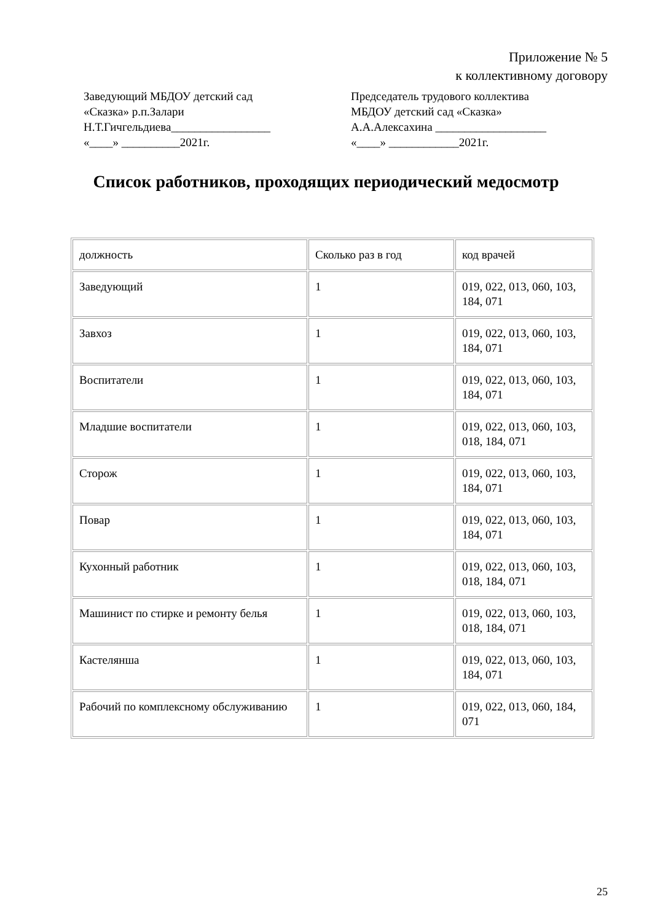Приложение № 5
к коллективному договору
Заведующий МБДОУ детский сад
«Сказка» р.п.Залари
Н.Т.Гичгельдиева_________________
«____» __________2021г.
Председатель трудового коллектива
МБДОУ детский сад «Сказка»
А.А.Алексахина ___________________
«____» ____________2021г.
Список работников, проходящих периодический медосмотр
| должность | Сколько раз в год | код врачей |
| Заведующий | 1 | 019, 022, 013, 060, 103, 184, 071 |
| Завхоз | 1 | 019, 022, 013, 060, 103, 184, 071 |
| Воспитатели | 1 | 019, 022, 013, 060, 103, 184, 071 |
| Младшие воспитатели | 1 | 019, 022, 013, 060, 103, 018, 184, 071 |
| Сторож | 1 | 019, 022, 013, 060, 103, 184, 071 |
| Повар | 1 | 019, 022, 013, 060, 103, 184, 071 |
| Кухонный работник | 1 | 019, 022, 013, 060, 103, 018, 184, 071 |
| Машинист по стирке и ремонту белья | 1 | 019, 022, 013, 060, 103, 018, 184, 071 |
| Кастелянша | 1 | 019, 022, 013, 060, 103, 184, 071 |
| Рабочий по комплексному обслуживанию | 1 | 019, 022, 013, 060, 184, 071 |
25